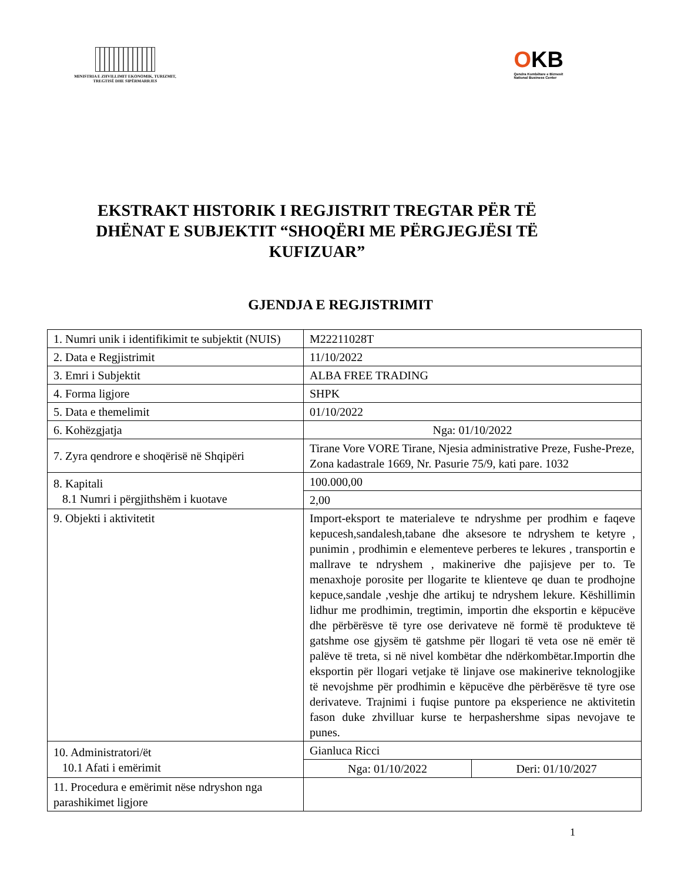MINISTRIA E ZHVILLIMIT EKONOMIK, TURIZMIT, TREGTISË DHE SIPËRMARRJES
OKB
Qendra Kombëtare e Biznesit
National Business Center
EKSTRAKT HISTORIK I REGJISTRIT TREGTAR PËR TË DHËNAT E SUBJEKTIT “SHOQËRI ME PËRGJEGJËSI TË KUFIZUAR”
GJENDJA E REGJISTRIMIT
| 1. Numri unik i identifikimit te subjektit (NUIS) | M22211028T | |
| 2. Data e Regjistrimit | 11/10/2022 | |
| 3. Emri i Subjektit | ALBA FREE TRADING | |
| 4. Forma ligjore | SHPK | |
| 5. Data e themelimit | 01/10/2022 | |
| 6. Kohëzgjatja | Nga: 01/10/2022 | |
| 7. Zyra qendrore e shoqërisë në Shqipëri | Tirane Vore VORE Tirane, Njesia administrative Preze, Fushe-Preze, Zona kadastrale 1669, Nr. Pasurie 75/9, kati pare. 1032 | |
| 8. Kapitali 8.1 Numri i përgjithshëm i kuotave | 100.000,00 | |
| | 2,00 | |
| 9. Objekti i aktivitetit | Import-eksport te materialeve te ndryshme per prodhim e faqeve kepucesh,sandalesh,tabane dhe aksesore te ndryshem te ketyre , punimin , prodhimin e elementeve perberes te lekures , transportin e mallrave te ndryshem , makinerive dhe pajisjeve per to. Te menaxhoje porosite per llogarite te klienteve qe duan te prodhojne kepuce,sandale ,veshje dhe artikuj te ndryshem lekure. Këshillimin lidhur me prodhimin, tregtimin, importin dhe eksportin e këpucëve dhe përbërësve të tyre ose derivateve në formë të produkteve të gatshme ose gjysëm të gatshme për llogari të veta ose në emër të palëve të treta, si në nivel kombëtar dhe ndërkombëtar.Importin dhe eksportin për llogari vetjake të linjave ose makinerive teknologjike të nevojshme për prodhimin e këpucëve dhe përbërësve të tyre ose derivateve. Trajnimi i fuqise puntore pa eksperience ne aktivitetin fason duke zhvilluar kurse te herpashershme sipas nevojave te punes. | |
| 10. Administratori/ët 10.1 Afati i emërimit | Gianluca Ricci | |
| | Nga: 01/10/2022 | Deri: 01/10/2027 |
| 11. Procedura e emërimit nëse ndryshon nga parashikimet ligjore | | |
1